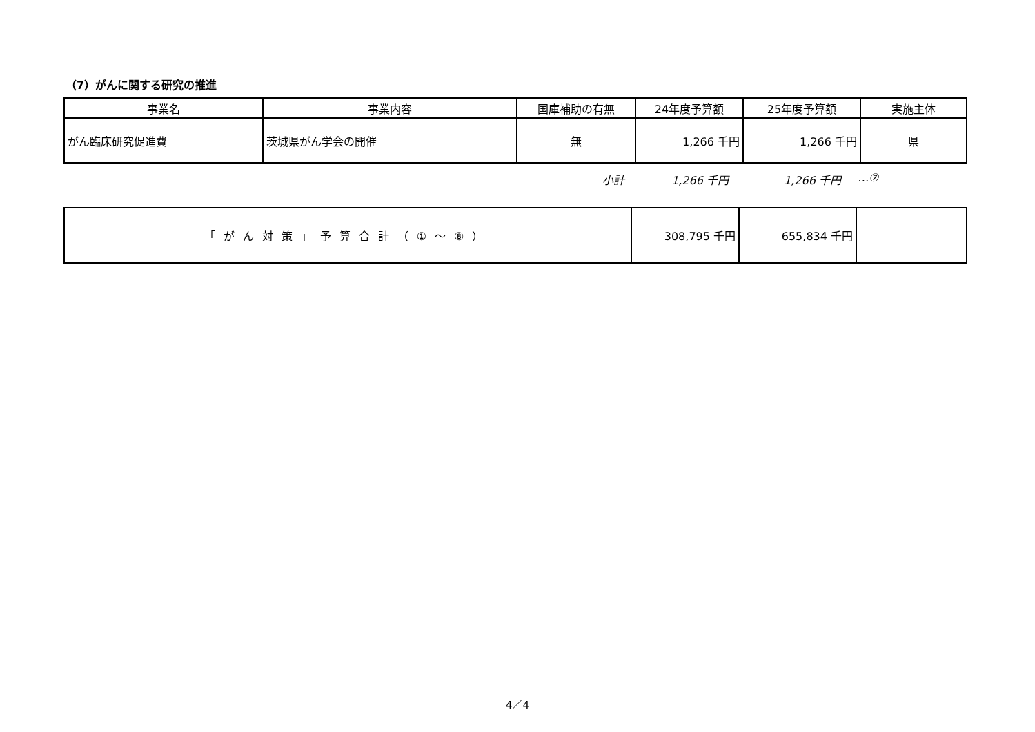（7）がんに関する研究の推進
| 事業名 | 事業内容 | 国庫補助の有無 | 24年度予算額 | 25年度予算額 | 実施主体 |
| --- | --- | --- | --- | --- | --- |
| がん臨床研究促進費 | 茨城県がん学会の開催 | 無 | 1,266 千円 | 1,266 千円 | 県 |
小計 1,266 千円 1,266 千円 …⑦
| 「がん対策」予算合計（①～⑧） | 308,795 千円 | 655,834 千円 | |
4／4